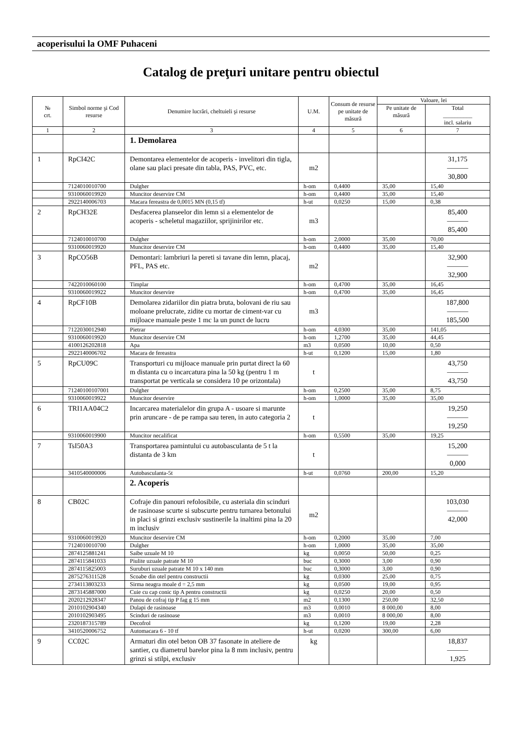acoperisului la OMF Puhaceni
Catalog de preţuri unitare pentru obiectul
| № crt. | Simbol norme şi Cod resurse | Denumire lucrări, cheltuieli şi resurse | U.M. | Consum de resurse pe unitate de măsură | Valoare, lei | |
| --- | --- | --- | --- | --- | --- | --- |
| | | | | | Pe unitate de măsură | Total __________ incl. salariu |
| 1 | 2 | 3 | 4 | 5 | 6 | 7 |
| | | 1. Demolarea | | | | |
| 1 | RpCI42C | Demontarea elementelor de acoperis - invelitori din tigla, olane sau placi presate din tabla, PAS, PVC, etc. | m2 | | | 31,175 ——— 30,800 |
| | 7124010010700 | Dulgher | h-om | 0,4400 | 35,00 | 15,40 |
| | 9310060019920 | Muncitor deservire CM | h-om | 0,4400 | 35,00 | 15,40 |
| | 2922140006703 | Macara fereastra de 0,0015 MN (0,15 tf) | h-ut | 0,0250 | 15,00 | 0,38 |
| 2 | RpCH32E | Desfacerea planseelor din lemn si a elementelor de acoperis - scheletul magaziilor, sprijinirilor etc. | m3 | | | 85,400 ——— 85,400 |
| | 7124010010700 | Dulgher | h-om | 2,0000 | 35,00 | 70,00 |
| | 9310060019920 | Muncitor deservire CM | h-om | 0,4400 | 35,00 | 15,40 |
| 3 | RpCO56B | Demontari: lambriuri la pereti si tavane din lemn, placaj, PFL, PAS etc. | m2 | | | 32,900 ——— 32,900 |
| | 7422010060100 | Timplar | h-om | 0,4700 | 35,00 | 16,45 |
| | 9310060019922 | Muncitor deservire | h-om | 0,4700 | 35,00 | 16,45 |
| 4 | RpCF10B | Demolarea zidariilor din piatra bruta, bolovani de riu sau moloane prelucrate, zidite cu mortar de ciment-var cu mijloace manuale peste 1 mc la un punct de lucru | m3 | | | 187,800 ——— 185,500 |
| | 7122030012940 | Pietrar | h-om | 4,0300 | 35,00 | 141,05 |
| | 9310060019920 | Muncitor deservire CM | h-om | 1,2700 | 35,00 | 44,45 |
| | 4100126202818 | Apa | m3 | 0,0500 | 10,00 | 0,50 |
| | 2922140006702 | Macara de fereastra | h-ut | 0,1200 | 15,00 | 1,80 |
| 5 | RpCU09C | Transporturi cu mijloace manuale prin purtat direct la 60 m distanta cu o incarcatura pina la 50 kg (pentru 1 m transportat pe verticala se considera 10 pe orizontala) | t | | | 43,750 ——— 43,750 |
| | 71240100107001 | Dulgher | h-om | 0,2500 | 35,00 | 8,75 |
| | 9310060019922 | Muncitor deservire | h-om | 1,0000 | 35,00 | 35,00 |
| 6 | TRI1AA04C2 | Incarcarea materialelor din grupa A - usoare si marunte prin aruncare - de pe rampa sau teren, in auto categoria 2 | t | | | 19,250 ——— 19,250 |
| | 9310060019900 | Muncitor necalificat | h-om | 0,5500 | 35,00 | 19,25 |
| 7 | TsI50A3 | Transportarea pamintului cu autobasculanta de 5 t la distanta de 3 km | t | | | 15,200 ——— 0,000 |
| | 3410540000006 | Autobasculanta-5t | h-ut | 0,0760 | 200,00 | 15,20 |
| | | 2. Acoperis | | | | |
| 8 | CB02C | Cofraje din panouri refolosibile, cu asteriala din scinduri de rasinoase scurte si subscurte pentru turnarea betonului in placi si grinzi exclusiv sustinerile la inaltimi pina la 20 m inclusiv | m2 | | | 103,030 ——— 42,000 |
| | 9310060019920 | Muncitor deservire CM | h-om | 0,2000 | 35,00 | 7,00 |
| | 7124010010700 | Dulgher | h-om | 1,0000 | 35,00 | 35,00 |
| | 2874125881241 | Saibe uzuale M 10 | kg | 0,0050 | 50,00 | 0,25 |
| | 2874115841033 | Piulite uzuale patrate M 10 | buc | 0,3000 | 3,00 | 0,90 |
| | 2874115825003 | Suruburi uzuale patrate M 10 x 140 mm | buc | 0,3000 | 3,00 | 0,90 |
| | 2875276311528 | Scoabe din otel pentru constructii | kg | 0,0300 | 25,00 | 0,75 |
| | 2734113803233 | Sirma neagra moale d = 2,5 mm | kg | 0,0500 | 19,00 | 0,95 |
| | 2873145887000 | Cuie cu cap conic tip A pentru constructii | kg | 0,0250 | 20,00 | 0,50 |
| | 2020212928347 | Panou de cofraj tip P fag g 15 mm | m2 | 0,1300 | 250,00 | 32,50 |
| | 2010102904340 | Dulapi de rasinoase | m3 | 0,0010 | 8 000,00 | 8,00 |
| | 2010102903495 | Scinduri de rasinoase | m3 | 0,0010 | 8 000,00 | 8,00 |
| | 2320187315789 | Decofrol | kg | 0,1200 | 19,00 | 2,28 |
| | 3410520006752 | Automacara 6 - 10 tf | h-ut | 0,0200 | 300,00 | 6,00 |
| 9 | CC02C | Armaturi din otel beton OB 37 fasonate in ateliere de santier, cu diametrul barelor pina la 8 mm inclusiv, pentru grinzi si stilpi, exclusiv | kg | | | 18,837 ——— 1,925 |